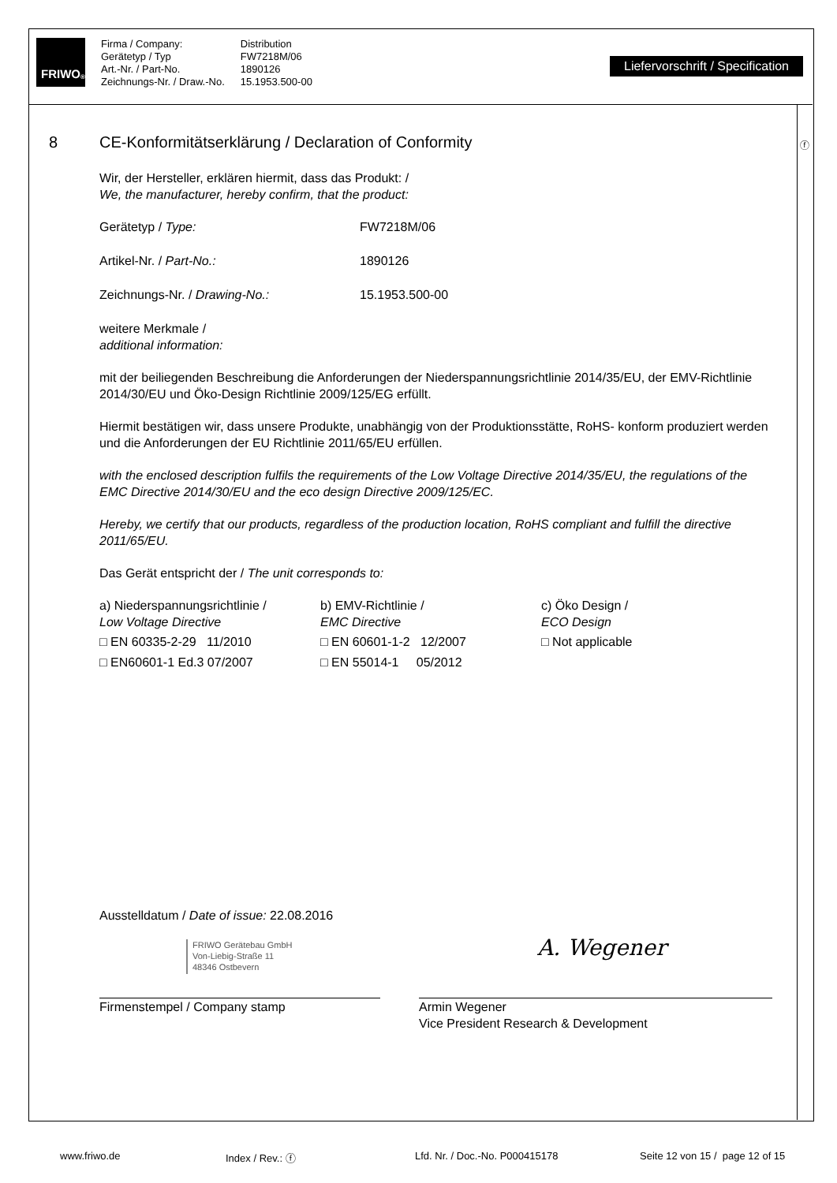FRIWO<sup>®</sup>
Firma / Company:
Gerätetyp / Typ
Art.-Nr. / Part-No.
Zeichnungs-Nr. / Draw.-No.
Distribution
FW7218M/06
1890126
15.1953.500-00
Liefervorschrift / Specification
ⓕ
8 CE-Konformitätserklärung / Declaration of Conformity
Wir, der Hersteller, erklären hiermit, dass das Produkt: /
We, the manufacturer, hereby confirm, that the product:
Gerätetyp / Type: FW7218M/06
Artikel-Nr. / Part-No.: 1890126
Zeichnungs-Nr. / Drawing-No.: 15.1953.500-00
weitere Merkmale /
additional information:
mit der beiliegenden Beschreibung die Anforderungen der Niederspannungsrichtlinie 2014/35/EU, der EMV-Richtlinie 2014/30/EU und Öko-Design Richtlinie 2009/125/EG erfüllt.
Hiermit bestätigen wir, dass unsere Produkte, unabhängig von der Produktionsstätte, RoHS- konform produziert werden und die Anforderungen der EU Richtlinie 2011/65/EU erfüllen.
with the enclosed description fulfils the requirements of the Low Voltage Directive 2014/35/EU, the regulations of the EMC Directive 2014/30/EU and the eco design Directive 2009/125/EC.
Hereby, we certify that our products, regardless of the production location, RoHS compliant and fulfill the directive 2011/65/EU.
Das Gerät entspricht der / The unit corresponds to:
a) Niederspannungsrichtlinie /
Low Voltage Directive
□ EN 60335-2-29 11/2010
□ EN60601-1 Ed.3 07/2007
b) EMV-Richtlinie /
EMC Directive
□ EN 60601-1-2 12/2007
□ EN 55014-1 05/2012
c) Öko Design /
ECO Design
□ Not applicable
Ausstelldatum / Date of issue: 22.08.2016
FRIWO Gerätebau GmbH
Von-Liebig-Straße 11
48346 Ostbevern
Firmenstempel / Company stamp
A. Wegener
Armin Wegener
Vice President Research & Development
www.friwo.de Index / Rev.: ⓕ Lfd. Nr. / Doc.-No. P000415178 Seite 12 von 15 / page 12 of 15